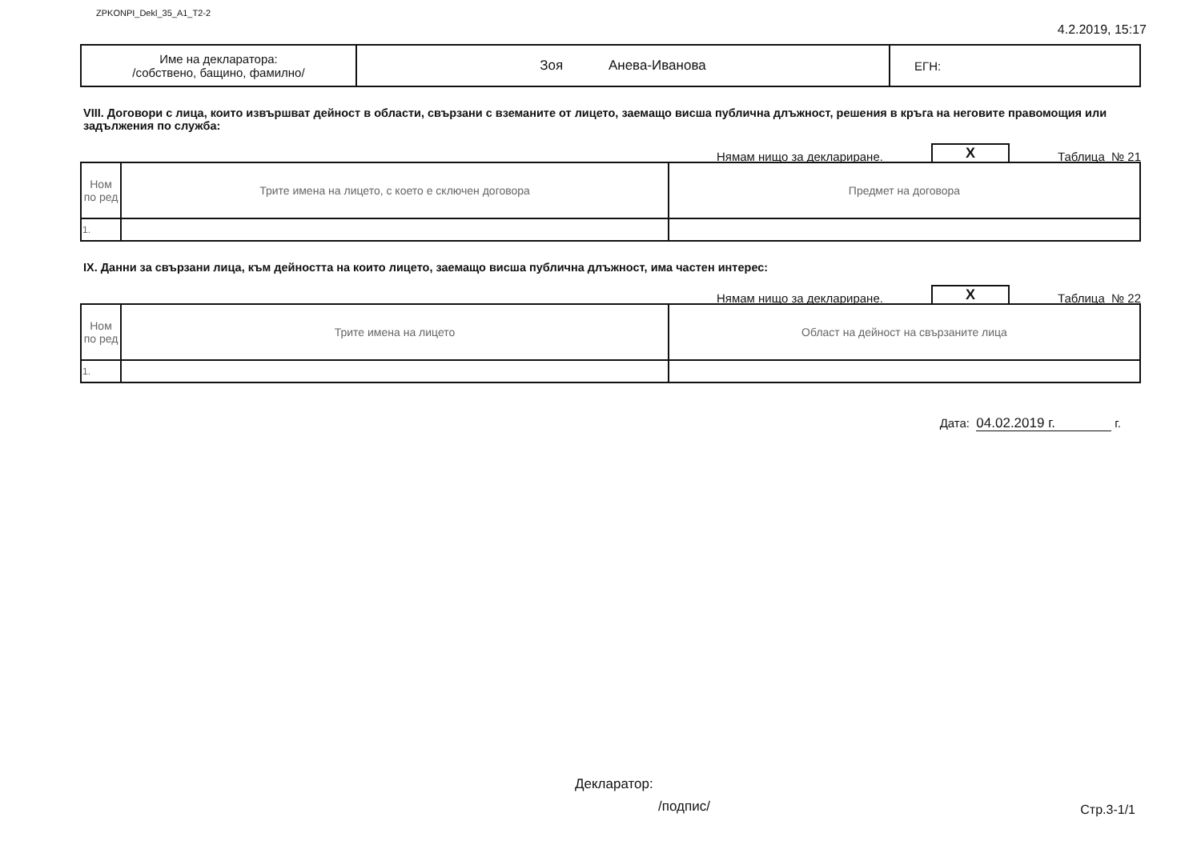ZPKONPI_Dekl_35_A1_T2-2
4.2.2019, 15:17
| Име на декларатора: /собствено, бащино, фамилно/ | Зоя Анева-Иванова | ЕГН: |
VIII. Договори с лица, които извършват дейност в области, свързани с вземаните от лицето, заемащо висша публична длъжност, решения в кръга на неговите правомощия или задължения по служба:
Нямам нищо за деклариране. X Таблица № 21
| Ном по ред | Трите имена на лицето, с което е сключен договора | Предмет на договора |
| --- | --- | --- |
| 1. | | |
IX. Данни за свързани лица, към дейността на които лицето, заемащо висша публична длъжност, има частен интерес:
Нямам нищо за деклариране. X Таблица № 22
| Ном по ред | Трите имена на лицето | Област на дейност на свързаните лица |
| --- | --- | --- |
| 1. | | |
Дата: 04.02.2019 г. г.
Декларатор:
/подпис/ Стр.3-1/1